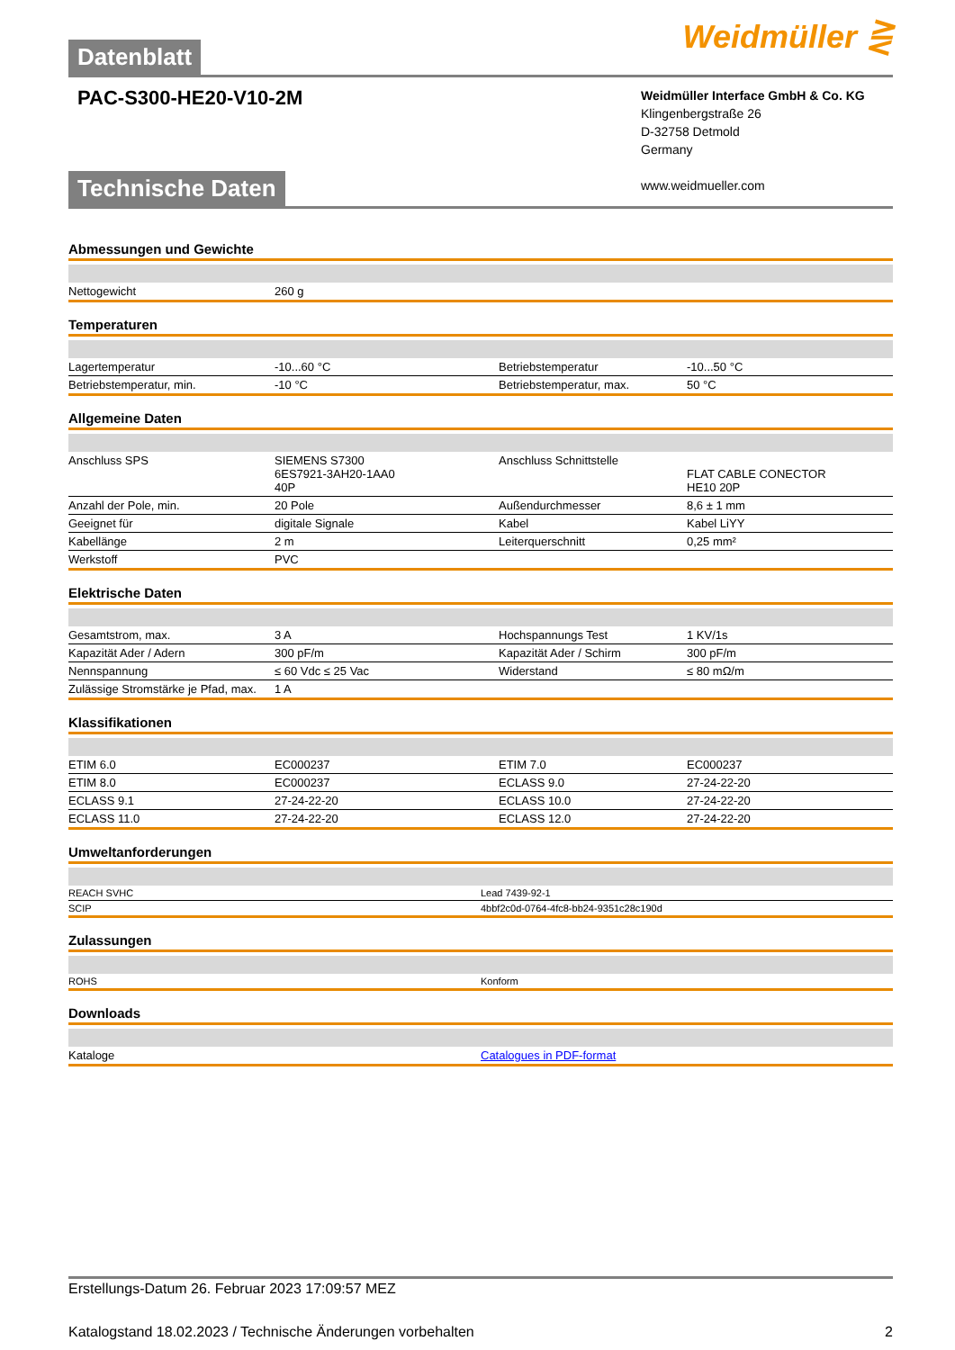Datenblatt
Weidmüller ⋛
PAC-S300-HE20-V10-2M
Weidmüller Interface GmbH & Co. KG
Klingenbergstraße 26
D-32758 Detmold
Germany
www.weidmueller.com
Technische Daten
Abmessungen und Gewichte
| Nettogewicht | 260 g | | |
Temperaturen
| Lagertemperatur | -10...60 °C | Betriebstemperatur | -10...50 °C |
| Betriebstemperatur, min. | -10 °C | Betriebstemperatur, max. | 50 °C |
Allgemeine Daten
| Anschluss SPS | SIEMENS S7300 6ES7921-3AH20-1AA0 40P | Anschluss Schnittstelle | FLAT CABLE CONECTOR HE10 20P |
| Anzahl der Pole, min. | 20 Pole | Außendurchmesser | 8,6 ± 1 mm |
| Geeignet für | digitale Signale | Kabel | Kabel LiYY |
| Kabellänge | 2 m | Leiterquerschnitt | 0,25 mm² |
| Werkstoff | PVC | | |
Elektrische Daten
| Gesamtstrom, max. | 3 A | Hochspannungs Test | 1 KV/1s |
| Kapazität Ader / Adern | 300 pF/m | Kapazität Ader / Schirm | 300 pF/m |
| Nennspannung | ≤ 60 Vdc ≤ 25 Vac | Widerstand | ≤ 80 mΩ/m |
| Zulässige Stromstärke je Pfad, max. | 1 A | | |
Klassifikationen
| ETIM 6.0 | EC000237 | ETIM 7.0 | EC000237 |
| ETIM 8.0 | EC000237 | ECLASS 9.0 | 27-24-22-20 |
| ECLASS 9.1 | 27-24-22-20 | ECLASS 10.0 | 27-24-22-20 |
| ECLASS 11.0 | 27-24-22-20 | ECLASS 12.0 | 27-24-22-20 |
Umweltanforderungen
| REACH SVHC | Lead 7439-92-1 |
| SCIP | 4bbf2c0d-0764-4fc8-bb24-9351c28c190d |
Zulassungen
| ROHS | Konform |
Downloads
| Kataloge | Catalogues in PDF-format |
Erstellungs-Datum 26. Februar 2023 17:09:57 MEZ
Katalogstand 18.02.2023 / Technische Änderungen vorbehalten 2